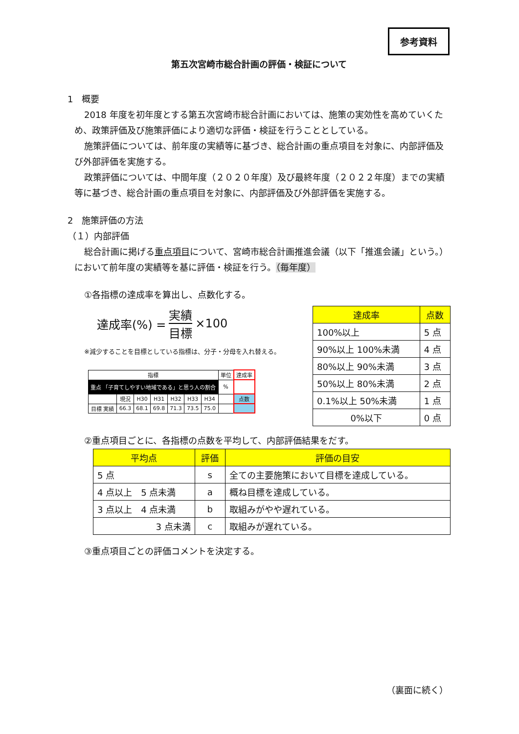参考資料
第五次宮崎市総合計画の評価・検証について
1　概要
2018 年度を初年度とする第五次宮崎市総合計画においては、施策の実効性を高めていくため、政策評価及び施策評価により適切な評価・検証を行うこととしている。
施策評価については、前年度の実績等に基づき、総合計画の重点項目を対象に、内部評価及び外部評価を実施する。
政策評価については、中間年度（２０２０年度）及び最終年度（２０２２年度）までの実績等に基づき、総合計画の重点項目を対象に、内部評価及び外部評価を実施する。
2　施策評価の方法
（１）内部評価
総合計画に掲げる重点項目について、宮崎市総合計画推進会議（以下「推進会議」という。）において前年度の実績等を基に評価・検証を行う。（毎年度）
①各指標の達成率を算出し、点数化する。
達成率(%) = 実績 目標 ×100
※減少することを目標としている指標は、分子・分母を入れ替える。
| 指標 | | | | | | | 単位 | 達成率 |
| 重点 「子育てしやすい地域である」と思う人の割合 | | | | | | | % | |
| | 現況 | H30 | H31 | H32 | H33 | H34 | | 点数 |
| 目標 実績 | 66.3 | 68.1 | 69.8 | 71.3 | 73.5 | 75.0 | | |
| 達成率 | 点数 |
| --- | --- |
| 100%以上 | 5 点 |
| 90%以上 100%未満 | 4 点 |
| 80%以上 90%未満 | 3 点 |
| 50%以上 80%未満 | 2 点 |
| 0.1%以上 50%未満 | 1 点 |
| 0%以下 | 0 点 |
②重点項目ごとに、各指標の点数を平均して、内部評価結果をだす。
| 平均点 | 評価 | 評価の目安 |
| --- | --- | --- |
| 5 点 | s | 全ての主要施策において目標を達成している。 |
| 4 点以上 5 点未満 | a | 概ね目標を達成している。 |
| 3 点以上 4 点未満 | b | 取組みがやや遅れている。 |
| 3 点未満 | c | 取組みが遅れている。 |
③重点項目ごとの評価コメントを決定する。
（裏面に続く）